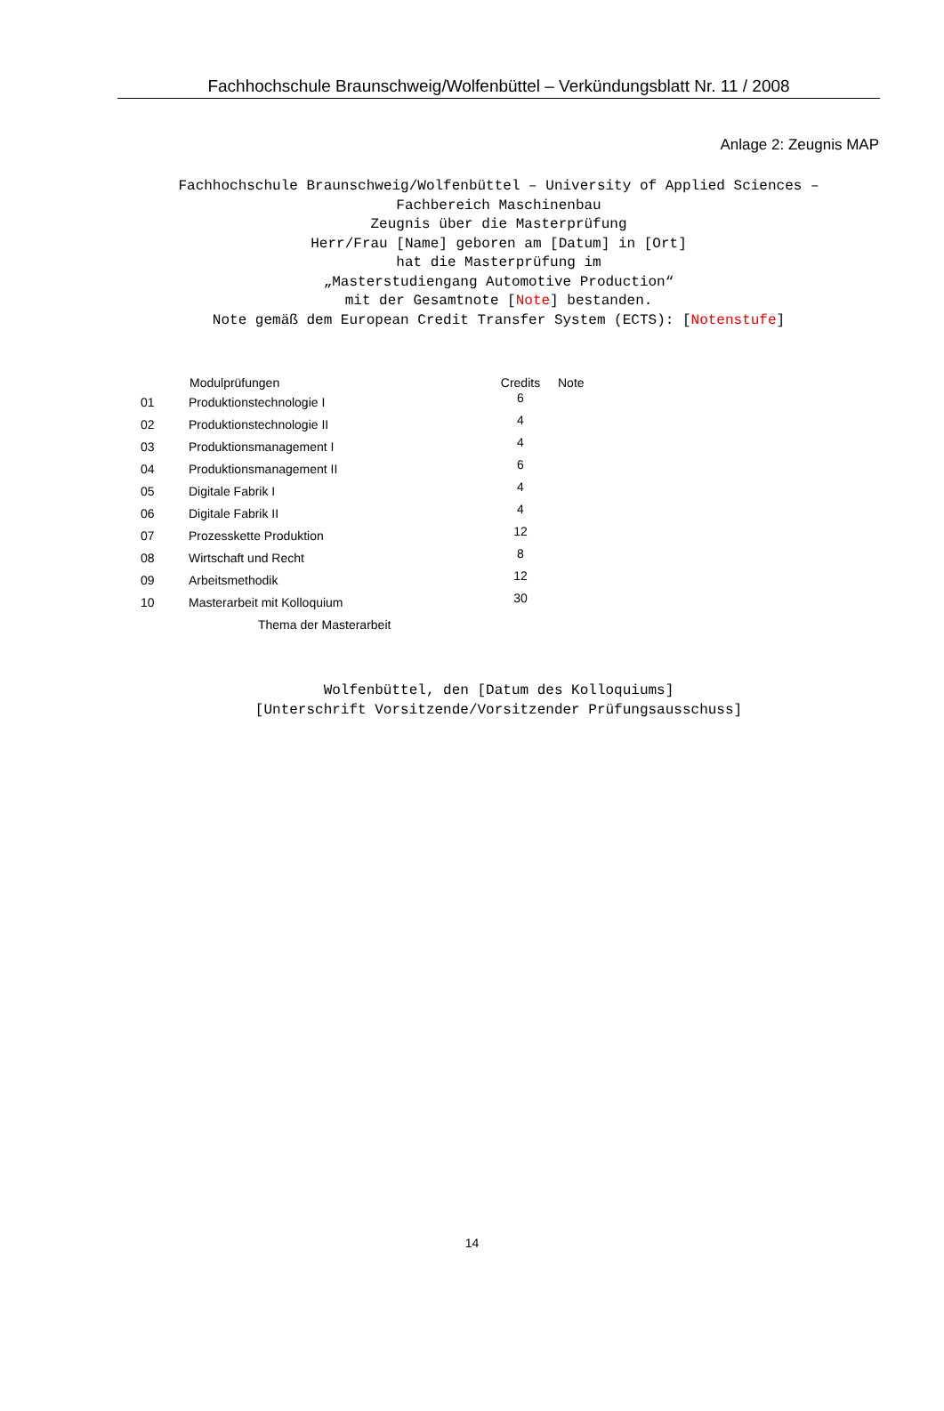Fachhochschule Braunschweig/Wolfenbüttel – Verkündungsblatt Nr. 11 / 2008
Anlage 2: Zeugnis MAP
Fachhochschule Braunschweig/Wolfenbüttel – University of Applied Sciences –
Fachbereich Maschinenbau
Zeugnis über die Masterprüfung
Herr/Frau [Name] geboren am [Datum] in [Ort]
hat die Masterprüfung im
„Masterstudiengang Automotive Production“
mit der Gesamtnote [Note] bestanden.
Note gemäß dem European Credit Transfer System (ECTS): [Notenstufe]
| | Modulprüfungen | Credits | Note |
| --- | --- | --- | --- |
| 01 | Produktionstechnologie I | 6 | |
| 02 | Produktionstechnologie II | 4 | |
| 03 | Produktionsmanagement I | 4 | |
| 04 | Produktionsmanagement II | 6 | |
| 05 | Digitale Fabrik I | 4 | |
| 06 | Digitale Fabrik II | 4 | |
| 07 | Prozesskette Produktion | 12 | |
| 08 | Wirtschaft und Recht | 8 | |
| 09 | Arbeitsmethodik | 12 | |
| 10 | Masterarbeit mit Kolloquium | 30 | |
| | Thema der Masterarbeit | | |
Wolfenbüttel, den [Datum des Kolloquiums]
[Unterschrift Vorsitzende/Vorsitzender Prüfungsausschuss]
14